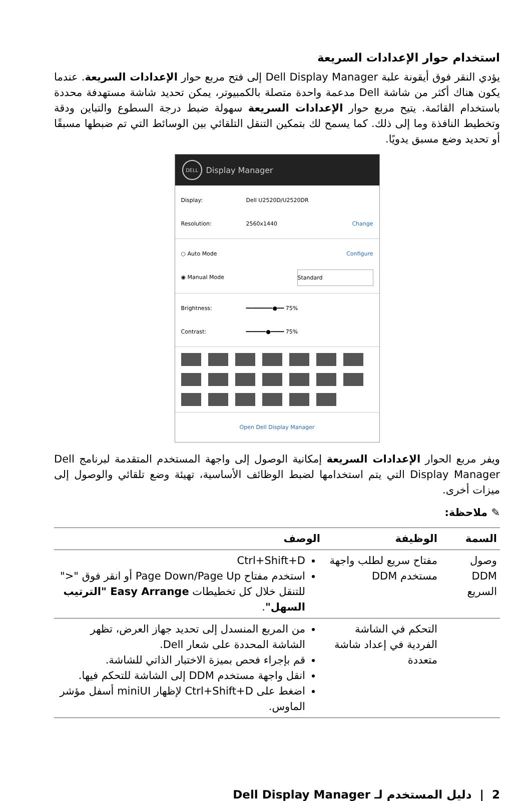استخدام حوار الإعدادات السريعة
يؤدي النقر فوق أيقونة علبة Dell Display Manager إلى فتح مربع حوار الإعدادات السريعة. عندما يكون هناك أكثر من شاشة Dell مدعمة واحدة متصلة بالكمبيوتر، يمكن تحديد شاشة مستهدفة محددة باستخدام القائمة. يتيح مربع حوار الإعدادات السريعة سهولة ضبط درجة السطوع والتباين ودقة وتخطيط النافذة وما إلى ذلك. كما يسمح لك بتمكين التنقل التلقائي بين الوسائط التي تم ضبطها مسبقًا أو تحديد وضع مسبق يدويًا.
DELL Display Manager
Display: Dell U2520D/U2520DR
Resolution: 2560x1440 Change
○ Auto Mode Configure
◉ Manual Mode Standard
Brightness: ━━━━━━━━●━━ 75%
Contrast: ━━━━━━●━━━━ 75%
Open Dell Display Manager
ويفر مربع الحوار الإعدادات السريعة إمكانية الوصول إلى واجهة المستخدم المتقدمة لبرنامج Dell Display Manager التي يتم استخدامها لضبط الوظائف الأساسية، تهيئة وضع تلقائي والوصول إلى ميزات أخرى.
✎ ملاحظة:
| السمة | الوظيفة | الوصف |
| --- | --- | --- |
| وصول DDM السريع | مفتاح سريع لطلب واجهة مستخدم DDM | Ctrl+Shift+D استخدم مفتاح Page Down/Page Up أو انقر فوق "<" للتنقل خلال كل تخطيطات Easy Arrange "الترتيب السهل" . |
| | التحكم في الشاشة الفردية في إعداد شاشة متعددة | من المربع المنسدل إلى تحديد جهاز العرض، تظهر الشاشة المحددة على شعار Dell. قم بإجراء فحص بميزة الاختبار الذاتي للشاشة. انقل واجهة مستخدم DDM إلى الشاشة للتحكم فيها. اضغط على Ctrl+Shift+D لإظهار miniUI أسفل مؤشر الماوس. |
2 | دليل المستخدم لـ Dell Display Manager